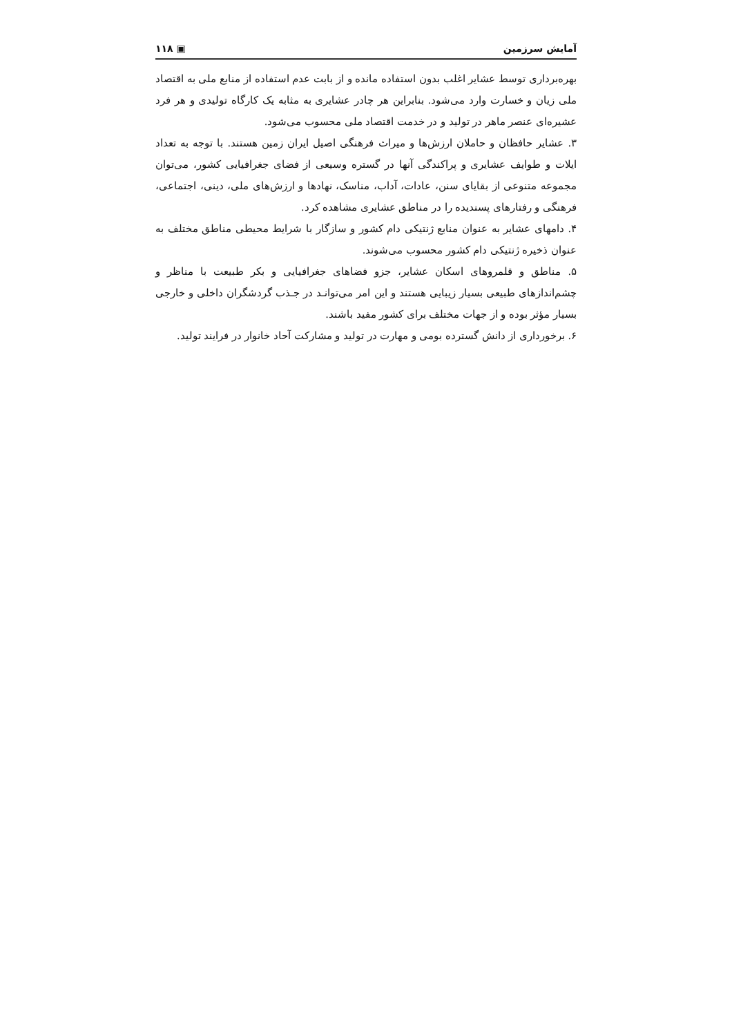آمایش سرزمین ▣ ۱۱۸
بهره‌برداری توسط عشایر اغلب بدون استفاده مانده و از بابت عدم استفاده از منابع ملی به اقتصاد ملی زیان و خسارت وارد می‌شود. بنابراین هر چادر عشایری به مثابه یک کارگاه تولیدی و هر فرد عشیره‌ای عنصر ماهر در تولید و در خدمت اقتصاد ملی محسوب می‌شود.
۳. عشایر حافظان و حاملان ارزش‌ها و میراث فرهنگی اصیل ایران زمین هستند. با توجه به تعداد ایلات و طوایف عشایری و پراکندگی آنها در گستره وسیعی از فضای جغرافیایی کشور، می‌توان مجموعه متنوعی از بقایای سنن، عادات، آداب، مناسک، نهادها و ارزش‌های ملی، دینی، اجتماعی، فرهنگی و رفتارهای پسندیده را در مناطق عشایری مشاهده کرد.
۴. دامهای عشایر به عنوان منابع ژنتیکی دام کشور و سازگار با شرایط محیطی مناطق مختلف به عنوان ذخیره ژنتیکی دام کشور محسوب می‌شوند.
۵. مناطق و قلمروهای اسکان عشایر، جزو فضاهای جغرافیایی و بکر طبیعت با مناظر و چشم‌اندازهای طبیعی بسیار زیبایی هستند و این امر می‌توانـد در جـذب گردشگران داخلی و خارجی بسیار مؤثر بوده و از جهات مختلف برای کشور مفید باشند.
۶. برخورداری از دانش گسترده بومی و مهارت در تولید و مشارکت آحاد خانوار در فرایند تولید.